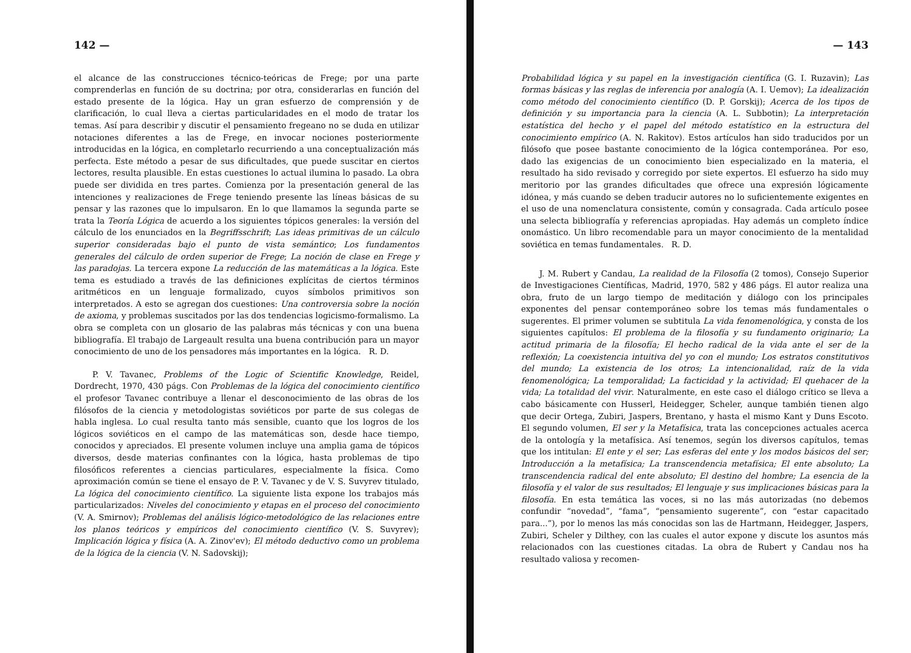142 —
el alcance de las construcciones técnico-teóricas de Frege; por una parte comprenderlas en función de su doctrina; por otra, considerarlas en función del estado presente de la lógica. Hay un gran esfuerzo de comprensión y de clarificación, lo cual lleva a ciertas particularidades en el modo de tratar los temas. Así para describir y discutir el pensamiento fregeano no se duda en utilizar notaciones diferentes a las de Frege, en invocar nociones posteriormente introducidas en la lógica, en completarlo recurriendo a una conceptualización más perfecta. Este método a pesar de sus dificultades, que puede suscitar en ciertos lectores, resulta plausible. En estas cuestiones lo actual ilumina lo pasado. La obra puede ser dividida en tres partes. Comienza por la presentación general de las intenciones y realizaciones de Frege teniendo presente las líneas básicas de su pensar y las razones que lo impulsaron. En lo que llamamos la segunda parte se trata la Teoría Lógica de acuerdo a los siguientes tópicos generales: la versión del cálculo de los enunciados en la Begriffsschrift; Las ideas primitivas de un cálculo superior consideradas bajo el punto de vista semántico; Los fundamentos generales del cálculo de orden superior de Frege; La noción de clase en Frege y las paradojas. La tercera expone La reducción de las matemáticas a la lógica. Este tema es estudiado a través de las definiciones explícitas de ciertos términos aritméticos en un lenguaje formalizado, cuyos símbolos primitivos son interpretados. A esto se agregan dos cuestiones: Una controversia sobre la noción de axioma, y problemas suscitados por las dos tendencias logicismo-formalismo. La obra se completa con un glosario de las palabras más técnicas y con una buena bibliografía. El trabajo de Largeault resulta una buena contribución para un mayor conocimiento de uno de los pensadores más importantes en la lógica. R. D.
P. V. Tavanec, Problems of the Logic of Scientific Knowledge, Reidel, Dordrecht, 1970, 430 págs. Con Problemas de la lógica del conocimiento científico el profesor Tavanec contribuye a llenar el desconocimiento de las obras de los filósofos de la ciencia y metodologistas soviéticos por parte de sus colegas de habla inglesa. Lo cual resulta tanto más sensible, cuanto que los logros de los lógicos soviéticos en el campo de las matemáticas son, desde hace tiempo, conocidos y apreciados. El presente volumen incluye una amplia gama de tópicos diversos, desde materias confinantes con la lógica, hasta problemas de tipo filosóficos referentes a ciencias particulares, especialmente la física. Como aproximación común se tiene el ensayo de P. V. Tavanec y de V. S. Suvyrev titulado, La lógica del conocimiento científico. La siguiente lista expone los trabajos más particularizados: Niveles del conocimiento y etapas en el proceso del conocimiento (V. A. Smirnov); Problemas del análisis lógico-metodológico de las relaciones entre los planos teóricos y empíricos del conocimiento científico (V. S. Suvyrev); Implicación lógica y física (A. A. Zinov'ev); El método deductivo como un problema de la lógica de la ciencia (V. N. Sadovskij);
— 143
Probabilidad lógica y su papel en la investigación científica (G. I. Ruzavin); Las formas básicas y las reglas de inferencia por analogía (A. I. Uemov); La idealización como método del conocimiento científico (D. P. Gorskij); Acerca de los tipos de definición y su importancia para la ciencia (A. L. Subbotin); La interpretación estatística del hecho y el papel del método estatístico en la estructura del conocimiento empírico (A. N. Rakitov). Estos artículos han sido traducidos por un filósofo que posee bastante conocimiento de la lógica contemporánea. Por eso, dado las exigencias de un conocimiento bien especializado en la materia, el resultado ha sido revisado y corregido por siete expertos. El esfuerzo ha sido muy meritorio por las grandes dificultades que ofrece una expresión lógicamente idónea, y más cuando se deben traducir autores no lo suficientemente exigentes en el uso de una nomenclatura consistente, común y consagrada. Cada artículo posee una selecta bibliografía y referencias apropiadas. Hay además un completo índice onomástico. Un libro recomendable para un mayor conocimiento de la mentalidad soviética en temas fundamentales. R. D.
J. M. Rubert y Candau, La realidad de la Filosofía (2 tomos), Consejo Superior de Investigaciones Científicas, Madrid, 1970, 582 y 486 págs. El autor realiza una obra, fruto de un largo tiempo de meditación y diálogo con los principales exponentes del pensar contemporáneo sobre los temas más fundamentales o sugerentes. El primer volumen se subtitula La vida fenomenológica, y consta de los siguientes capítulos: El problema de la filosofía y su fundamento originario; La actitud primaria de la filosofía; El hecho radical de la vida ante el ser de la reflexión; La coexistencia intuitiva del yo con el mundo; Los estratos constitutivos del mundo; La existencia de los otros; La intencionalidad, raíz de la vida fenomenológica; La temporalidad; La facticidad y la actividad; El quehacer de la vida; La totalidad del vivir. Naturalmente, en este caso el diálogo crítico se lleva a cabo básicamente con Husserl, Heidegger, Scheler, aunque también tienen algo que decir Ortega, Zubiri, Jaspers, Brentano, y hasta el mismo Kant y Duns Escoto. El segundo volumen, El ser y la Metafísica, trata las concepciones actuales acerca de la ontología y la metafísica. Así tenemos, según los diversos capítulos, temas que los intitulan: El ente y el ser; Las esferas del ente y los modos básicos del ser; Introducción a la metafísica; La transcendencia metafísica; El ente absoluto; La transcendencia radical del ente absoluto; El destino del hombre; La esencia de la filosofía y el valor de sus resultados; El lenguaje y sus implicaciones básicas para la filosofía. En esta temática las voces, si no las más autorizadas (no debemos confundir “novedad”, “fama”, “pensamiento sugerente”, con “estar capacitado para...”), por lo menos las más conocidas son las de Hartmann, Heidegger, Jaspers, Zubiri, Scheler y Dilthey, con las cuales el autor expone y discute los asuntos más relacionados con las cuestiones citadas. La obra de Rubert y Candau nos ha resultado valiosa y recomen-